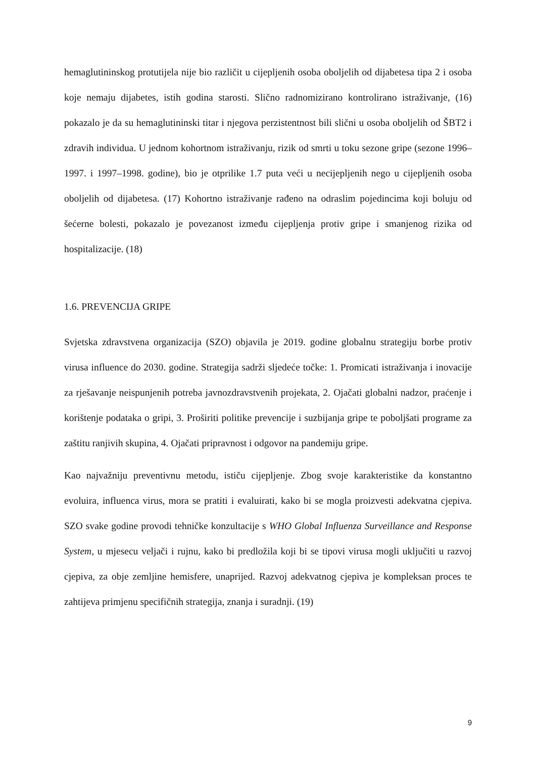hemaglutininskog protutijela nije bio različit u cijepljenih osoba oboljelih od dijabetesa tipa 2 i osoba koje nemaju dijabetes, istih godina starosti. Slično radnomizirano kontrolirano istraživanje, (16) pokazalo je da su hemaglutininski titar i njegova perzistentnost bili slični u osoba oboljelih od ŠBT2 i zdravih individua. U jednom kohortnom istraživanju, rizik od smrti u toku sezone gripe (sezone 1996–1997. i 1997–1998. godine), bio je otprilike 1.7 puta veći u necijepljenih nego u cijepljenih osoba oboljelih od dijabetesa. (17) Kohortno istraživanje rađeno na odraslim pojedincima koji boluju od šećerne bolesti, pokazalo je povezanost između cijepljenja protiv gripe i smanjenog rizika od hospitalizacije. (18)
1.6. PREVENCIJA GRIPE
Svjetska zdravstvena organizacija (SZO) objavila je 2019. godine globalnu strategiju borbe protiv virusa influence do 2030. godine. Strategija sadrži sljedeće točke: 1. Promicati istraživanja i inovacije za rješavanje neispunjenih potreba javnozdravstvenih projekata, 2. Ojačati globalni nadzor, praćenje i korištenje podataka o gripi, 3. Proširiti politike prevencije i suzbijanja gripe te poboljšati programe za zaštitu ranjivih skupina, 4. Ojačati pripravnost i odgovor na pandemiju gripe.
Kao najvažniju preventivnu metodu, ističu cijepljenje. Zbog svoje karakteristike da konstantno evoluira, influenca virus, mora se pratiti i evaluirati, kako bi se mogla proizvesti adekvatna cjepiva. SZO svake godine provodi tehničke konzultacije s WHO Global Influenza Surveillance and Response System, u mjesecu veljači i rujnu, kako bi predložila koji bi se tipovi virusa mogli uključiti u razvoj cjepiva, za obje zemljine hemisfere, unaprijed. Razvoj adekvatnog cjepiva je kompleksan proces te zahtijeva primjenu specifičnih strategija, znanja i suradnji. (19)
9